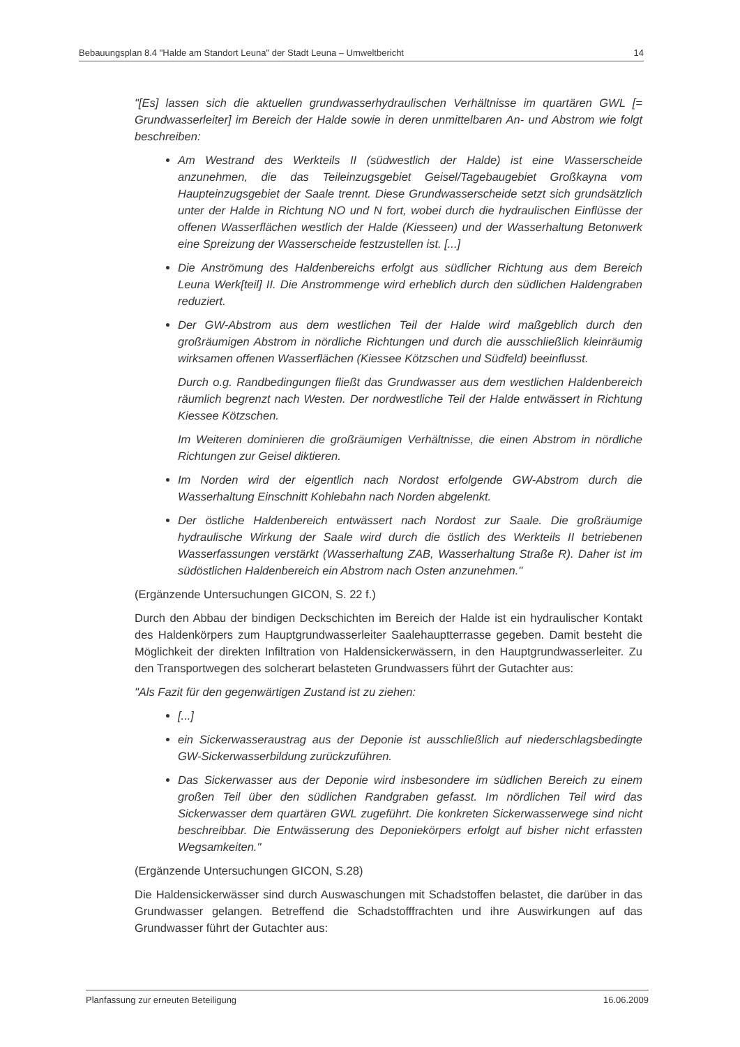Bebauungsplan 8.4 "Halde am Standort Leuna" der Stadt Leuna – Umweltbericht 14
"[Es] lassen sich die aktuellen grundwasserhydraulischen Verhältnisse im quartären GWL [= Grundwasserleiter] im Bereich der Halde sowie in deren unmittelbaren An- und Abstrom wie folgt beschreiben:
Am Westrand des Werkteils II (südwestlich der Halde) ist eine Wasserscheide anzunehmen, die das Teileinzugsgebiet Geisel/Tagebaugebiet Großkayna vom Haupteinzugsgebiet der Saale trennt. Diese Grundwasserscheide setzt sich grundsätzlich unter der Halde in Richtung NO und N fort, wobei durch die hydraulischen Einflüsse der offenen Wasserflächen westlich der Halde (Kiesseen) und der Wasserhaltung Betonwerk eine Spreizung der Wasserscheide festzustellen ist. [...]
Die Anströmung des Haldenbereichs erfolgt aus südlicher Richtung aus dem Bereich Leuna Werk[teil] II. Die Anstrommenge wird erheblich durch den südlichen Haldengraben reduziert.
Der GW-Abstrom aus dem westlichen Teil der Halde wird maßgeblich durch den großräumigen Abstrom in nördliche Richtungen und durch die ausschließlich kleinräumig wirksamen offenen Wasserflächen (Kiessee Kötzschen und Südfeld) beeinflusst.
Durch o.g. Randbedingungen fließt das Grundwasser aus dem westlichen Haldenbereich räumlich begrenzt nach Westen. Der nordwestliche Teil der Halde entwässert in Richtung Kiessee Kötzschen.
Im Weiteren dominieren die großräumigen Verhältnisse, die einen Abstrom in nördliche Richtungen zur Geisel diktieren.
Im Norden wird der eigentlich nach Nordost erfolgende GW-Abstrom durch die Wasserhaltung Einschnitt Kohlebahn nach Norden abgelenkt.
Der östliche Haldenbereich entwässert nach Nordost zur Saale. Die großräumige hydraulische Wirkung der Saale wird durch die östlich des Werkteils II betriebenen Wasserfassungen verstärkt (Wasserhaltung ZAB, Wasserhaltung Straße R). Daher ist im südöstlichen Haldenbereich ein Abstrom nach Osten anzunehmen."
(Ergänzende Untersuchungen GICON, S. 22 f.)
Durch den Abbau der bindigen Deckschichten im Bereich der Halde ist ein hydraulischer Kontakt des Haldenkörpers zum Hauptgrundwasserleiter Saalehauptterrasse gegeben. Damit besteht die Möglichkeit der direkten Infiltration von Haldensickerwässern, in den Hauptgrundwasserleiter. Zu den Transportwegen des solcherart belasteten Grundwassers führt der Gutachter aus:
"Als Fazit für den gegenwärtigen Zustand ist zu ziehen:
[...]
ein Sickerwasseraustrag aus der Deponie ist ausschließlich auf niederschlagsbedingte GW-Sickerwasserbildung zurückzuführen.
Das Sickerwasser aus der Deponie wird insbesondere im südlichen Bereich zu einem großen Teil über den südlichen Randgraben gefasst. Im nördlichen Teil wird das Sickerwasser dem quartären GWL zugeführt. Die konkreten Sickerwasserwege sind nicht beschreibbar. Die Entwässerung des Deponiekörpers erfolgt auf bisher nicht erfassten Wegsamkeiten."
(Ergänzende Untersuchungen GICON, S.28)
Die Haldensickerwässer sind durch Auswaschungen mit Schadstoffen belastet, die darüber in das Grundwasser gelangen. Betreffend die Schadstofffrachten und ihre Auswirkungen auf das Grundwasser führt der Gutachter aus:
Planfassung zur erneuten Beteiligung 16.06.2009